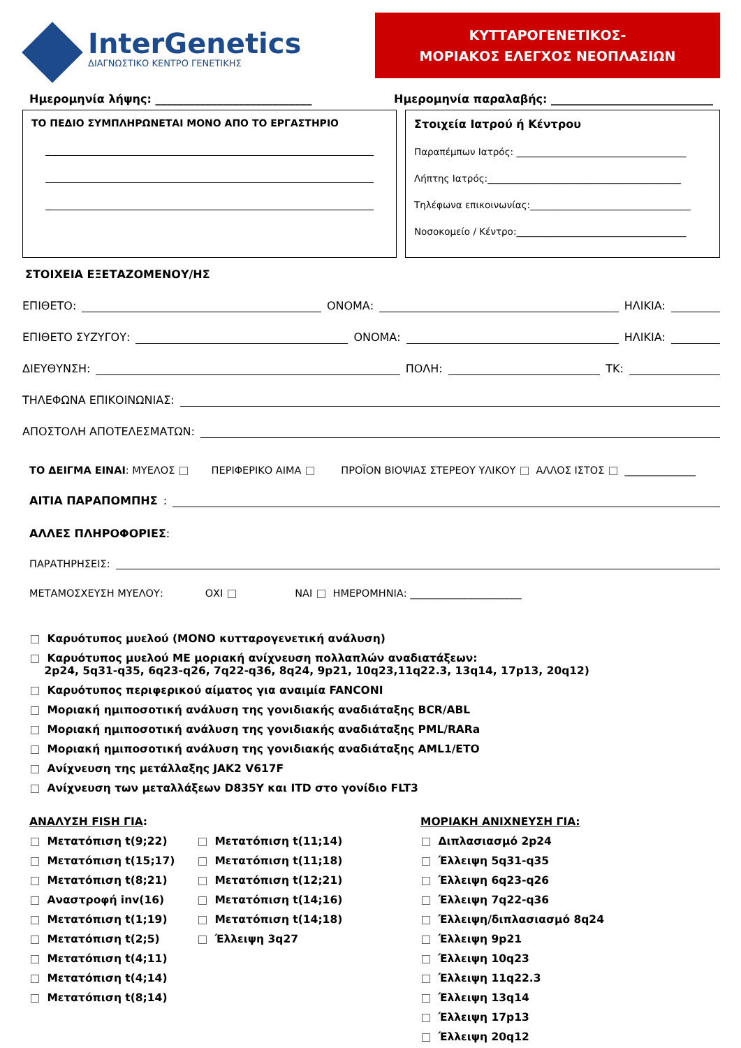InterGenetics
ΔΙΑΓΝΩΣΤΙΚΟ ΚΕΝΤΡΟ ΓΕΝΕΤΙΚΗΣ
ΚΥΤΤΑΡΟΓΕΝΕΤΙΚΟΣ-
ΜΟΡΙΑΚΟΣ ΕΛΕΓΧΟΣ ΝΕΟΠΛΑΣΙΩΝ
Ημερομηνία λήψης: ____________________________ Ημερομηνία παραλαβής: _____________________________
ΤΟ ΠΕΔΙΟ ΣΥΜΠΛΗΡΩΝΕΤΑΙ ΜΟΝΟ ΑΠΟ ΤΟ ΕΡΓΑΣΤΗΡΙΟ Στοιχεία Ιατρού ή Κέντρου
Παραπέμπων Ιατρός: ____________________________________
Λήπτης Ιατρός:_________________________________________
Τηλέφωνα επικοινωνίας:__________________________________
Νοσοκομείο / Κέντρο:____________________________________
ΣΤΟΙΧΕΙΑ ΕΞΕΤΑΖΟΜΕΝΟΥ/ΗΣ
ΕΠΙΘΕΤΟ: ΟΝΟΜΑ: ΗΛΙΚΙΑ:
ΕΠΙΘΕΤΟ ΣΥΖΥΓΟΥ: ΟΝΟΜΑ: ΗΛΙΚΙΑ:
ΔΙΕΥΘΥΝΣΗ: ΠΟΛΗ: ΤΚ:
ΤΗΛΕΦΩΝΑ ΕΠΙΚΟΙΝΩΝΙΑΣ:
ΑΠΟΣΤΟΛΗ ΑΠΟΤΕΛΕΣΜΑΤΩΝ:
ΤΟ ΔΕΙΓΜΑ ΕΙΝΑΙ: ΜΥΕΛΟΣ ΠΕΡΙΦΕΡΙΚΟ ΑΙΜΑ ΠΡΟΪΟΝ ΒΙΟΨΙΑΣ ΣΤΕΡΕΟΥ ΥΛΙΚΟΥ ΑΛΛΟΣ ΙΣΤΟΣ ______________
ΑΙΤΙΑ ΠΑΡΑΠΟΜΠΗΣ:
ΑΛΛΕΣ ΠΛΗΡΟΦΟΡΙΕΣ:
ΠΑΡΑΤΗΡΗΣΕΙΣ:
ΜΕΤΑΜΟΣΧΕΥΣΗ ΜΥΕΛΟΥ: ΟΧΙ ΝΑΙ ΗΜΕΡΟΜΗΝΙΑ: ______________________
Καρυότυπος μυελού (ΜΟΝΟ κυτταρογενετική ανάλυση)
Καρυότυπος μυελού ΜΕ μοριακή ανίχνευση πολλαπλών αναδιατάξεων:
2p24, 5q31-q35, 6q23-q26, 7q22-q36, 8q24, 9p21, 10q23,11q22.3, 13q14, 17p13, 20q12)
Καρυότυπος περιφερικού αίματος για αναιμία FANCONI
Μοριακή ημιποσοτική ανάλυση της γονιδιακής αναδιάταξης BCR/ABL
Μοριακή ημιποσοτική ανάλυση της γονιδιακής αναδιάταξης PML/RARa
Μοριακή ημιποσοτική ανάλυση της γονιδιακής αναδιάταξης AML1/ETO
Ανίχνευση της μετάλλαξης JAK2 V617F
Ανίχνευση των μεταλλάξεων D835Y και ITD στο γονίδιο FLT3
ΑΝΑΛΥΣΗ FISH ΓΙΑ:
Μετατόπιση t(9;22)
Μετατόπιση t(15;17)
Μετατόπιση t(8;21)
Αναστροφή inv(16)
Μετατόπιση t(1;19)
Μετατόπιση t(2;5)
Μετατόπιση t(4;11)
Μετατόπιση t(4;14)
Μετατόπιση t(8;14)
Μετατόπιση t(11;14)
Μετατόπιση t(11;18)
Μετατόπιση t(12;21)
Μετατόπιση t(14;16)
Μετατόπιση t(14;18)
Έλλειψη 3q27
ΜΟΡΙΑΚΗ ΑΝΙΧΝΕΥΣΗ ΓΙΑ:
Διπλασιασμό 2p24
Έλλειψη 5q31-q35
Έλλειψη 6q23-q26
Έλλειψη 7q22-q36
Έλλειψη/διπλασιασμό 8q24
Έλλειψη 9p21
Έλλειψη 10q23
Έλλειψη 11q22.3
Έλλειψη 13q14
Έλλειψη 17p13
Έλλειψη 20q12